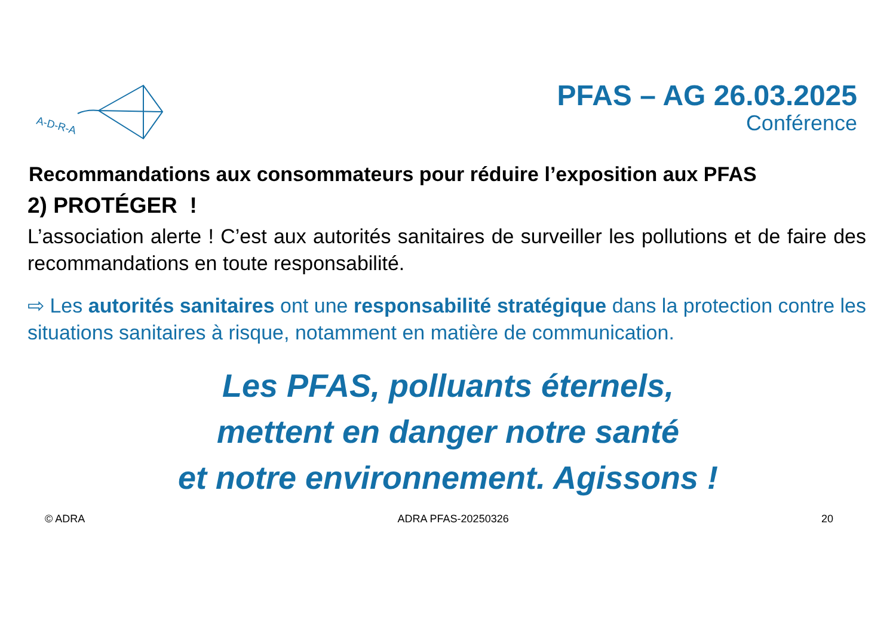A-D-R-A
PFAS – AG 26.03.2025
Conférence
Recommandations aux consommateurs pour réduire l’exposition aux PFAS
2) PROTÉGER !
L’association alerte ! C’est aux autorités sanitaires de surveiller les pollutions et de faire des recommandations en toute responsabilité.
⇨ Les autorités sanitaires ont une responsabilité stratégique dans la protection contre les situations sanitaires à risque, notamment en matière de communication.
Les PFAS, polluants éternels,
mettent en danger notre santé
et notre environnement. Agissons !
© ADRA ADRA PFAS-20250326 20